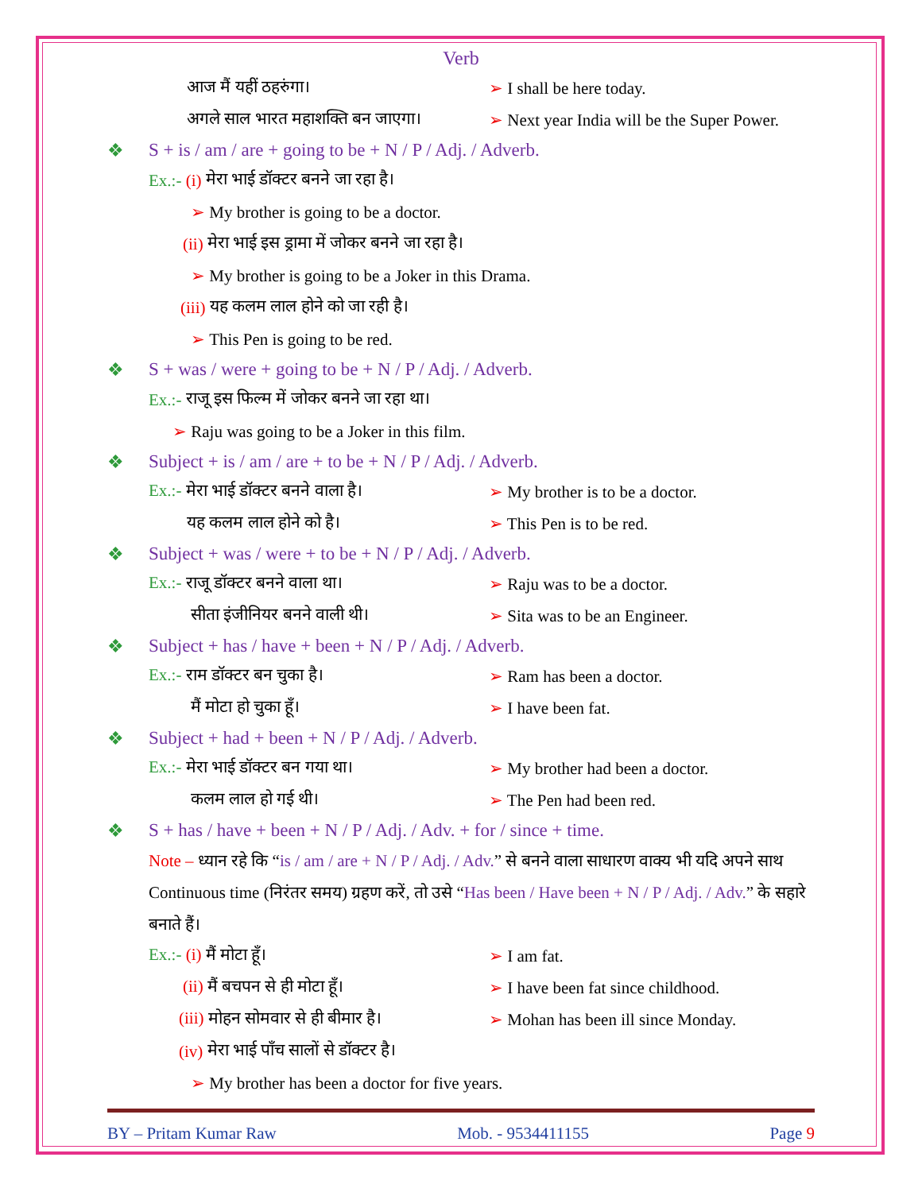Verb
आज मैं यहीं ठहरुंगा। ➢ I shall be here today.
अगले साल भारत महाशक्ति बन जाएगा।
➢ Next year India will be the Super Power.
❖ S + is / am / are + going to be + N / P / Adj. / Adverb.
Ex.:- (i) मेरा भाई डॉक्टर बनने जा रहा है।
➢ My brother is going to be a doctor.
(ii) मेरा भाई इस ड्रामा में जोकर बनने जा रहा है।
➢ My brother is going to be a Joker in this Drama.
(iii) यह कलम लाल होने को जा रही है।
➢ This Pen is going to be red.
❖ S + was / were + going to be + N / P / Adj. / Adverb.
Ex.:- राजू इस फिल्म में जोकर बनने जा रहा था।
➢ Raju was going to be a Joker in this film.
❖ Subject + is / am / are + to be + N / P / Adj. / Adverb.
Ex.:- मेरा भाई डॉक्टर बनने वाला है।
➢ My brother is to be a doctor.
यह कलम लाल होने को है। ➢ This Pen is to be red.
❖ Subject + was / were + to be + N / P / Adj. / Adverb.
Ex.:- राजू डॉक्टर बनने वाला था। ➢ Raju was to be a doctor.
सीता इंजीनियर बनने वाली थी। ➢ Sita was to be an Engineer.
❖ Subject + has / have + been + N / P / Adj. / Adverb.
Ex.:- राम डॉक्टर बन चुका है। ➢ Ram has been a doctor.
मैं मोटा हो चुका हूँ। ➢ I have been fat.
❖ Subject + had + been + N / P / Adj. / Adverb.
Ex.:- मेरा भाई डॉक्टर बन गया था।
➢ My brother had been a doctor.
कलम लाल हो गई थी। ➢ The Pen had been red.
❖ S + has / have + been + N / P / Adj. / Adv. + for / since + time.
Note – ध्यान रहे कि “is / am / are + N / P / Adj. / Adv.” से बनने वाला साधारण वाक्य भी यदि अपने साथ Continuous time (निरंतर समय) ग्रहण करें, तो उसे “Has been / Have been + N / P / Adj. / Adv.” के सहारे बनाते हैं।
Ex.:- (i) मैं मोटा हूँ। ➢ I am fat.
(ii) मैं बचपन से ही मोटा हूँ।
➢ I have been fat since childhood.
(iii) मोहन सोमवार से ही बीमार है।
➢ Mohan has been ill since Monday.
(iv) मेरा भाई पाँच सालों से डॉक्टर है।
➢ My brother has been a doctor for five years.
BY – Pritam Kumar Raw Mob. - 9534411155 Page 9